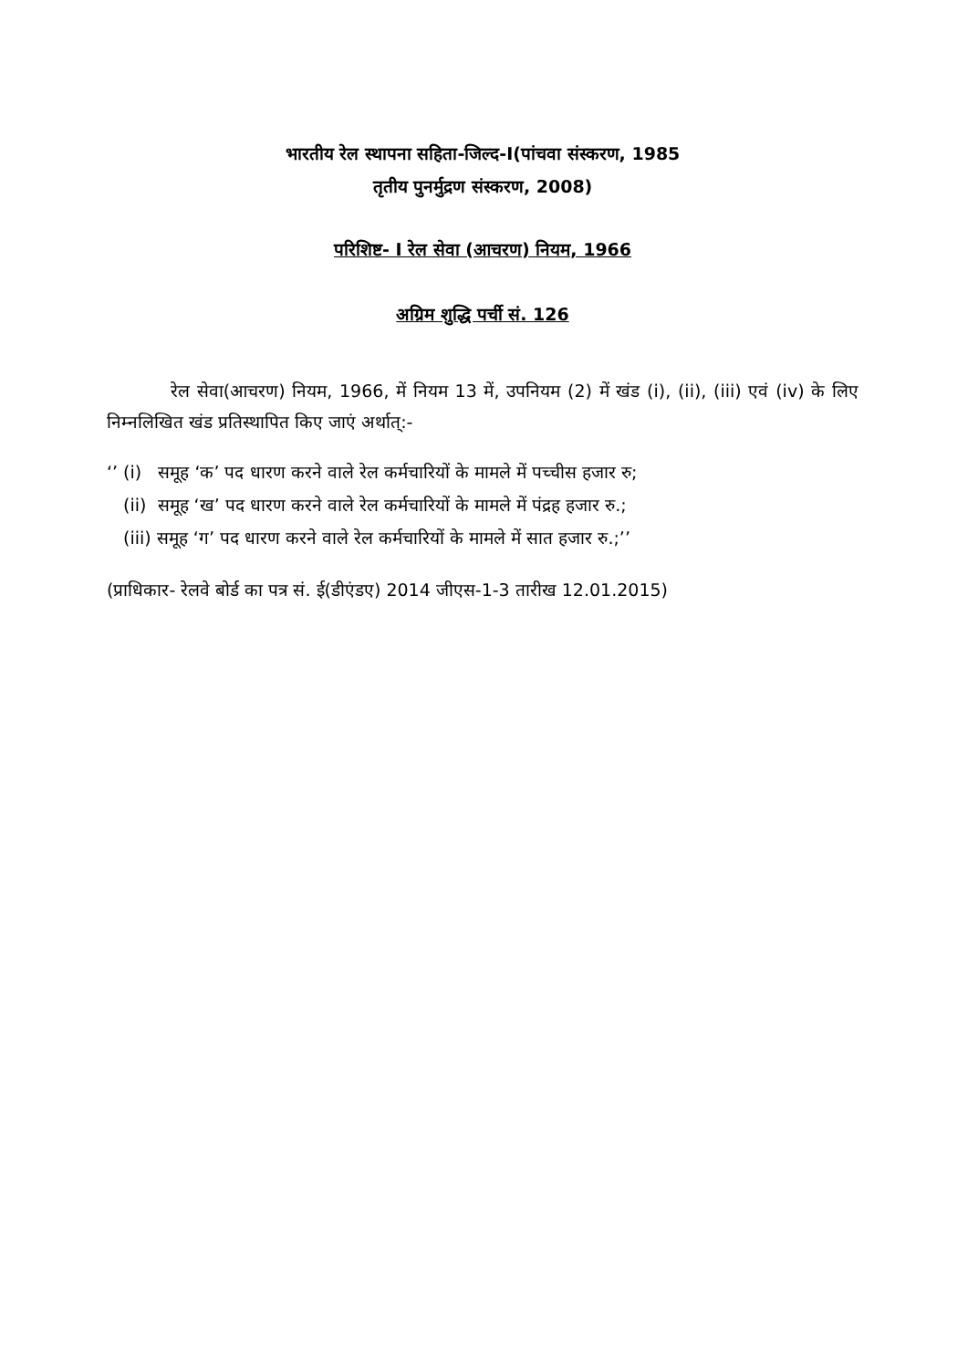भारतीय रेल स्थापना सहिता-जिल्द-I(पांचवा संस्करण, 1985
तृतीय पुनर्मुद्रण संस्करण, 2008)
परिशिष्ट- I रेल सेवा (आचरण) नियम, 1966
अग्रिम शुद्धि पर्ची सं. 126
रेल सेवा(आचरण) नियम, 1966, में नियम 13 में, उपनियम (2) में खंड (i), (ii), (iii) एवं (iv) के लिए निम्नलिखित खंड प्रतिस्थापित किए जाएं अर्थात्:-
‘’ (i) समूह ‘क’ पद धारण करने वाले रेल कर्मचारियों के मामले में पच्चीस हजार रु;
(ii) समूह ‘ख’ पद धारण करने वाले रेल कर्मचारियों के मामले में पंद्रह हजार रु.;
(iii) समूह ‘ग’ पद धारण करने वाले रेल कर्मचारियों के मामले में सात हजार रु.;’’
(प्राधिकार- रेलवे बोर्ड का पत्र सं. ई(डीएंडए) 2014 जीएस-1-3 तारीख 12.01.2015)